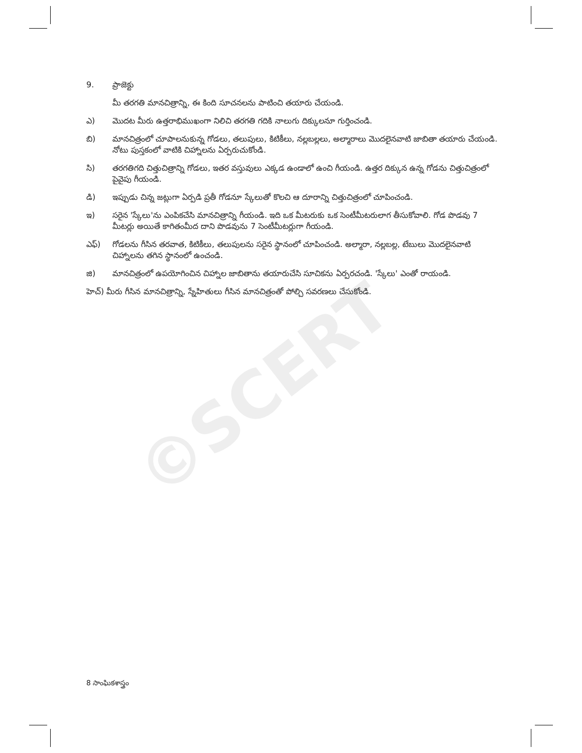©SCERT
9. ప్రాజెక్టు
మీ తరగతి మానచిత్రాన్ని, ఈ కింది సూచనలను పాటించి తయారు చేయండి.
ఎ) మొదట మీరు ఉత్తరాభిముఖంగా నిలిచి తరగతి గదికి నాలుగు దిక్కులనూ గుర్తించండి.
బి) మానచిత్రంలో చూపాలనుకున్న గోడలు, తలుపులు, కిటికీలు, నల్లబల్లలు, అల్మారాలు మొదలైనవాటి జాబితా తయారు చేయండి. నోటు పుస్తకంలో వాటికి చిహ్నాలను ఏర్పరుచుకోండి.
సి) తరగతిగది చిత్తుచిత్రాన్ని గోడలు, ఇతర వస్తువులు ఎక్కడ ఉండాలో ఉంచి గీయండి. ఉత్తర దిక్కున ఉన్న గోడను చిత్తుచిత్రంలో పైవైపు గీయండి.
డి) ఇప్పుడు చిన్న జట్లుగా ఏర్పడి ప్రతీ గోడనూ స్కేలుతో కొలచి ఆ దూరాన్ని చిత్తుచిత్రంలో చూపించండి.
ఇ) సరైన 'స్కేలు'ను ఎంపికచేసి మానచిత్రాన్ని గీయండి. ఇది ఒక మీటరుకు ఒక సెంటీమీటరులాగ తీసుకోవాలి. గోడ పొడవు 7 మీటర్లు అయితే కాగితంమీద దాని పొడవును 7 సెంటీమీటర్లుగా గీయండి.
ఎఫ్) గోడలను గీసిన తరవాత, కిటికీలు, తలుపులను సరైన స్థానంలో చూపించండి. అల్మారా, నల్లబల్ల, టేబులు మొదలైనవాటి చిహ్నాలను తగిన స్థానంలో ఉంచండి.
జి) మానచిత్రంలో ఉపయోగించిన చిహ్నాల జాబితాను తయారుచేసి సూచికను ఏర్పరచండి. 'స్కేలు' ఎంతో రాయండి.
హెచ్) మీరు గీసిన మానచిత్రాన్ని, స్నేహితులు గీసిన మానచిత్రంతో పోల్చి సవరణలు చేసుకోండి.
8 సాంఘికశాస్త్రం